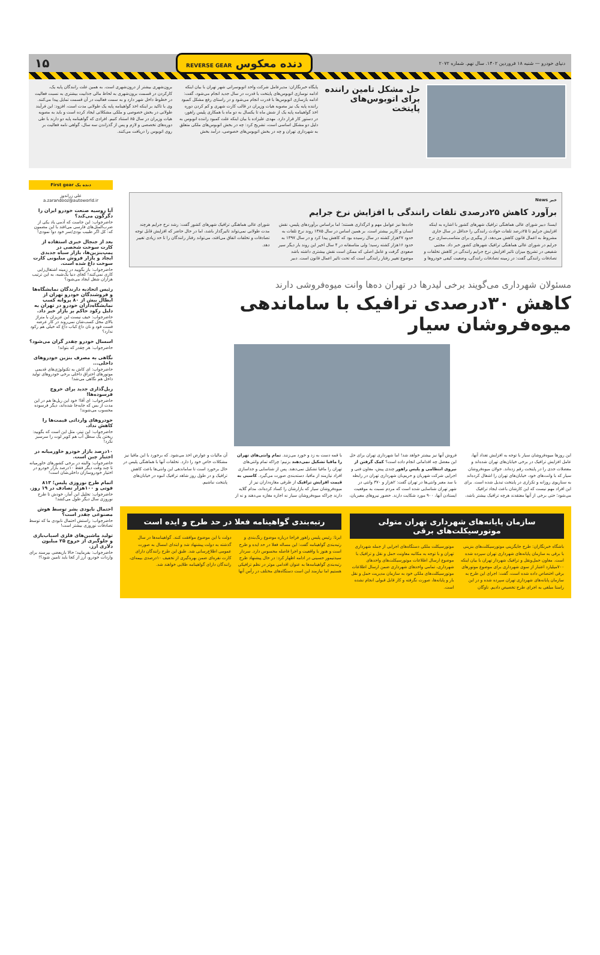دنیای خودرو — شنبه ۱۸ فروردین ۱۴۰۲. سال نهم. شماره ۲۰۷۲ دنده معکوس REVERSE GEAR ۱۵
حل مشکل تامین راننده برای اتوبوس‌های پایتخت
پایگاه خبرنگاران: مدیرعامل شرکت واحد اتوبوسرانی شهر تهران با بیان اینکه ادامه نوسازی اتوبوس‌های پایتخت با قدرت در سال جدید انجام می‌شود، گفت: ادامه بازسازی اتوبوس‌ها با قدرت انجام می‌شود و در راستای رفع مشکل کمبود راننده پایه یک نیز مصوبه هیات وزیران در قالب کارت شهری و کم کردن دوره اخذ گواهینامه پایه یک از شش ماه تا یکسال به دو ماه با همکاری پلیس راهور، در دستور کار قرار دارد. مهدی علیزاده با بیان اینکه علت کمبود راننده اتوبوس به دلیل دو مشکل اساسی است، تشریح کرد: چه در بخش اتوبوس‌های ملکی متعلق به شهرداری تهران و چه در بخش اتوبوس‌های خصوصی، درآمد بخش برون‌شهری بیشتر از درون‌شهری است. به همین علت رانندگان پایه یک، کارکردن در قسمت برون‌شهری به لحاظ مالی جذابیت بیشتری به نسبت فعالیت در خطوط داخل شهر دارد و به سمت فعالیت در آن قسمت تمایل پیدا می‌کنند. وی با تاکید بر اینکه اخذ گواهینامه پایه یک طولانی مدت است، افزود: این فرآیند طولانی در بخش خصوصی و ملکی مشکلاتی ایجاد کرده است و باید به مصوبه هیات وزیران در سال ۸۵ استناد کنیم. افرادی که گواهینامه پایه دو دارند با طی دوره‌های تخصصی و لازم و پس از گذراندن سه سال، گواهی نامه فعالیت بر روی اتوبوس را دریافت می‌کنند.
خبر News
برآورد کاهش ۲۵درصدی تلفات رانندگی با افزایش نرخ جرایم
ایسنا: دبیر شورای عالی هماهنگی ترافیک شهرهای کشور با اشاره به اینکه افزایش جرایم تا ۲۵درصد تلفات حوادث رانندگی را حداقل در سال جاری مشروط به اعمال قانون کاهش می‌دهد، از پیگیری برای متناسب‌سازی نرخ جرایم در شورای عالی هماهنگی ترافیک شهرهای کشور خبر داد. مجتبی شفیعی در تشریح میزان تاثیر افزایش نرخ جرایم رانندگی در کاهش تخلفات و تصادفات رانندگی گفت: در زمینه تصادفات رانندگی، وضعیت کیفی خودروها و جاده‌ها نیز عوامل مهم و اثرگذاری هستند؛ اما براساس برآوردهای پلیس، نقش انسان و کاربر بیشتر است. بر همین اساس در سال ۱۳۸۵ روند نرخ تلفات به حدود ۲۷هزار کشته در سال رسیده بود که کاهش پیدا کرد و در سال ۱۳۹۷ به حدود ۱۶هزار کشته رسید؛ ولی متاسفانه در ۴ سال اخیر این روند بار دیگر سیر صعودی گرفت و عامل اصلی که ممکن است نقش بیشتری داشته باشد موضوع تغییر رفتار رانندگی است که تحت تاثیر اعمال قانون است. دبیر شورای عالی هماهنگی ترافیک شهرهای کشور گفت: رشد نرخ جرایم هرچند مدت طولانی نمی‌تواند تاثیرگذار باشد، اما در حال حاضر که افزایش قابل توجه تصادفات و تخلفات اتفاق می‌افتد، می‌تواند رفتار رانندگان را تا حد زیادی تغییر دهد.
مسئولان شهرداری می‌گویند برخی لیدرها در تهران ده‌ها وانت میوه‌فروشی دارند
کاهش ۳۰درصدی ترافیک با ساماندهی میوه‌فروشان سیار
این روزها میوه‌فروشان سیار با توجه به افزایش تعداد آنها، عامل افزایش ترافیک در برخی خیابان‌های تهران شده‌اند و معضلات جدی را در پایتخت رقم زده‌اند. جولان میوه‌فروشان سیار که با وانت‌های خود، خیابان‌های تهران را اشغال کرده‌اند به سناریوی روزانه و تکراری در پایتخت تبدیل شده است. برای این افراد مهم نیست که این کارشان باعث ایجاد ترافیک می‌شود؛ حتی برخی از آنها معتقدند هرچه ترافیک بیشتر باشد، فروش آنها نیز بیشتر خواهد شد! اما شهرداری تهران برای حل این معضل چه اقداماتی انجام داده است؟ کمک گرفتن از نیروی انتظامی و پلیس راهور چندی پیش، معاون فنی و اجرایی شرکت شهربان و حریم‌بان شهرداری تهران در رابطه با سد معبر وانتی‌ها در تهران گفت: ۲هزار و ۳۷۰ وانتی در شهر تهران شناسایی شده است که مردم نسبت به موقعیت ایستادن آنها، ۹۰۰ مورد شکایت دارند. حضور نیروهای معبربان، با قمه دست به زد و خورد می‌زنند. تمام وانتی‌های تهران را مافیا تشکیل نمی‌دهند بزنیم؛ چراکه تمام وانتی‌های تهران را مافیا تشکیل نمی‌دهند. پس از شناسایی و جداسازی افراد نیازمند از مافیا، دسته‌بندی صورت می‌گیرد. کاسبی به قیمت افزایش ترافیک از طرفی مغازه‌داران نیز از میوه‌فروشان سیار که بازارشان را کساد کرده‌اند، مدام گلایه دارند چراکه میوه‌فروشان سیار نه اجاره مغازه می‌دهند و نه از آن مالیات و عوارض اخذ می‌شود. که برخورد با این مافیا نیز مشکلات خاص خود را دارد. تخلفات آنها با هماهنگی پلیس در حال برخورد است تا ساماندهی این وانتی‌ها باعث کاهش ترافیک و در طول روز شاهد ترافیک انبوه در خیابان‌های پایتخت نباشیم.
سازمان پایانه‌های شهرداری تهران متولی موتورسیکلت‌های برقی
باشگاه خبرنگاران: طرح جایگزینی موتورسیکلت‌های بنزینی با برقی به سازمان پایانه‌های شهرداری تهران سپرده شده است. معاون حمل‌ونقل و ترافیک شهردار تهران با بیان اینکه ۷۰۰میلیارد اعتبار از سوی شهرداری برای موضوع موتورهای برقی اختصاص داده شده است، گفت: اجرای این طرح به سازمان پایانه‌های شهرداری تهران سپرده شده و در این راستا مبلغی به اجرای طرح تخصیص دادیم. ناوگان موتورسیکلت ملکی دستگاه‌های اجرایی از جمله شهرداری تهران و با توجه به مکاتبه معاونت حمل و نقل و ترافیک با موضوع ارسال اطلاعات موتورسیکلت‌های واحدهای شهرداری، تمامی واحدهای شهرداری ضمن ارسال اطلاعات موتورسیکلت‌های ملکی خود به سازمان مدیریت حمل و نقل بار و پایانه‌ها، صورت نگرفته و کار قابل قبولی انجام نشده است.
رتبه‌بندی گواهینامه فعلا در حد طرح و ایده است
ایرنا: رئیس پلیس راهور فراجا درباره موضوع رنگ‌بندی و رتبه‌بندی گواهینامه گفت: این مساله فعلا در حد ایده و طرح است و هنوز با واقعیت و اجرا فاصله محسوس دارد. سردار سیدتیمور حسینی در ادامه اظهار کرد: در حال پیشنهاد طرح رتبه‌بندی گواهینامه‌ها به عنوان اقدامی موثر در نظم ترافیکی هستیم اما نیازمند این است دستگاه‌های مختلف در رأس آنها دولت با این موضوع موافقت کنند. گواهینامه‌ها در سال گذشته به دولت پیشنهاد شد و ابتدای امسال به صورت عمومی اطلاع‌رسانی شد. طبق این طرح رانندگان دارای کارت نقره‌ای ضمن بهره‌گیری از تخفیف ۱۰درصدی بیمه‌ای، رانندگان دارای گواهینامه طلایی خواهند شد.
دنده یک First gear
علی زراندوز
a.zarandooz@autoworld.ir
آیا روسیه صنعت خودرو ایران را دگرگون می‌کند؟
حاضرجواب: این جاست که آدمی یاد یکی از ضرب‌المثل‌های فارسی می‌افتد با این مضمون که: کل اگر طبیب بودی/سر خود دوا نمودی!
بعد از جنجال خبری استفاده از کارت سوخت شخصی در پمپ‌بنزین‌ها، بازار سیاه جدیدی ایجاد و بازار فروش میلیونی کارت سوخت داغ شده است.
حاضرجواب: باز بگویید در زمینه اشتغال‌زایی کاری نمی‌کنند! کجای دنیا یک‌شبه، به این ترتیب هزاران شغل ایجاد می‌شود؟
رئیس اتحادیه دارندگان نمایشگاه‌ها و فروشندگان خودرو تهران از ابطال بیش از ۸۰ پروانه کسب نمایشگاه‌داران خودرو در تهران به دلیل رکود حاکم بر بازار خبر داد.
حاضرجواب: حیف نیست این عزیزان با متراژ بالای محل کسب‌شان نمی‌روند در کار عرضه فست فود و نان داغ کباب داغ که خیلی هم رکود ندارد؟
اسسال خودرو چقدر گران می‌شود؟
حاضرجواب: هر چقدر که بتواند!
نگاهی به مصرف بنزین خودروهای داخلی...
حاضرجواب: ای کاش به تکنولوژی‌های قدیمی موتورهای احتراق داخلی برخی خودروهای تولید داخل هم نگاهی می‌شد!
ریل‌گذاری جدید برای خروج فرسوده‌ها!
حاضرجواب: ای آقا! خود این ریل‌ها هم در این مدت از بس که جابه‌جا شده‌اند، دیگر فرسوده محسوب می‌شوند!
خودروهای وارداتی قیمت‌ها را کاهش نداد.
حاضرجواب: این تیتر، مثل این است که بگویید: ریختن یک سطل آب هم کویر لوت را سرسبز نکرد!
۱۰درصد بازار خودرو خاورمیانه در اختیار چین است.
حاضرجواب: والبته در برخی کشورهای خاورمیانه تا چند وقت دیگر فقط ۱۰درصد بازار خودرو در اختیار خودروسازان داخلی‌شان است!
اتمام طرح نوروزی پلیس؛ ۸۱۳ فوتی و ۱۰۰هزار تصادف در ۱۹ روز.
حاضرجواب: تحلیل این آمار، خودش تا طرح نوروزی سال دیگر طول می‌کشد!
احتمال نابودی بشر توسط هوش مصنوعی چقدر است؟
حاضرجواب: راستش احتمال نابودی ما که توسط تصادفات نوروزی بیشتر است!
تولید ماشین‌های فلزی اسباب‌بازی و جلوگیری از خروج ۲۵ میلیون دلاری ارز.
حاضرجواب: بفرمایید؛ حالا بازبعضی بپرسند برای واردات خودرو، ارز از کجا باید تامین شود؟!